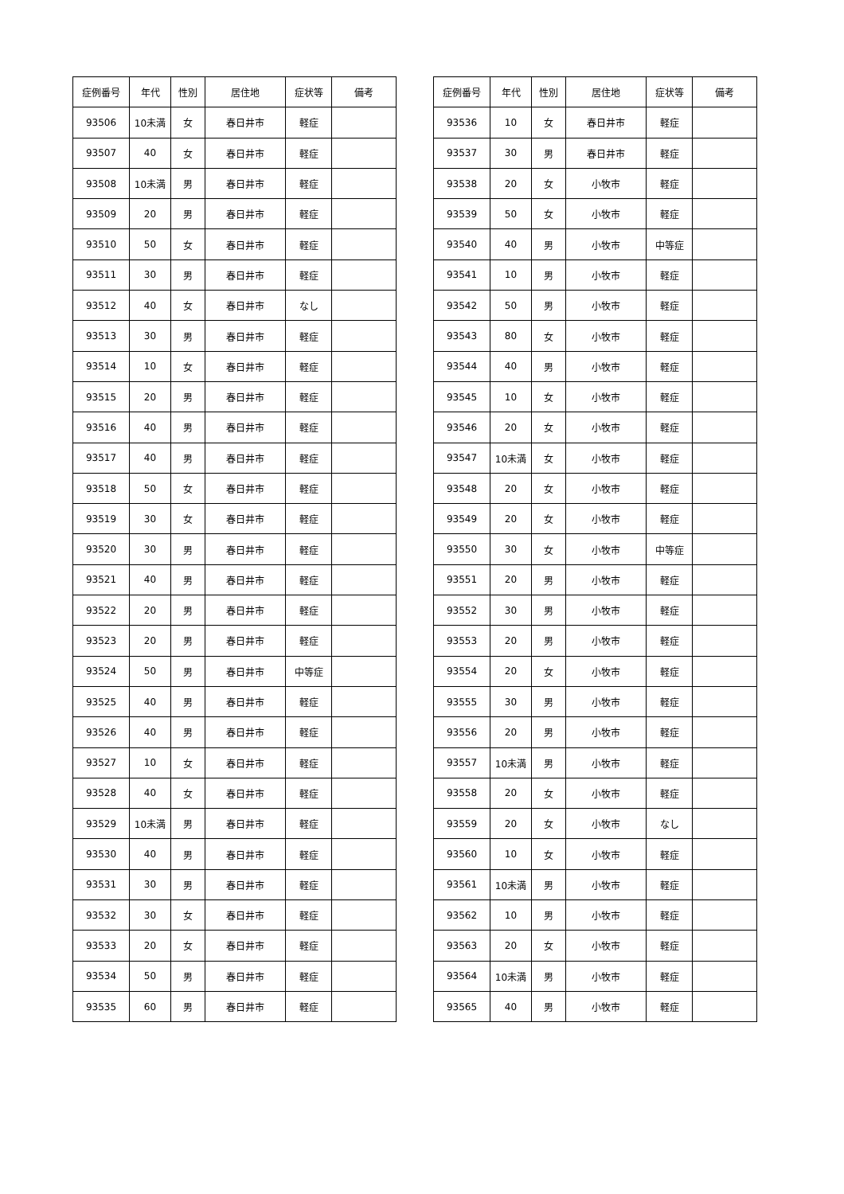| 症例番号 | 年代 | 性別 | 居住地 | 症状等 | 備考 |
| --- | --- | --- | --- | --- | --- |
| 93506 | 10未満 | 女 | 春日井市 | 軽症 | |
| 93507 | 40 | 女 | 春日井市 | 軽症 | |
| 93508 | 10未満 | 男 | 春日井市 | 軽症 | |
| 93509 | 20 | 男 | 春日井市 | 軽症 | |
| 93510 | 50 | 女 | 春日井市 | 軽症 | |
| 93511 | 30 | 男 | 春日井市 | 軽症 | |
| 93512 | 40 | 女 | 春日井市 | なし | |
| 93513 | 30 | 男 | 春日井市 | 軽症 | |
| 93514 | 10 | 女 | 春日井市 | 軽症 | |
| 93515 | 20 | 男 | 春日井市 | 軽症 | |
| 93516 | 40 | 男 | 春日井市 | 軽症 | |
| 93517 | 40 | 男 | 春日井市 | 軽症 | |
| 93518 | 50 | 女 | 春日井市 | 軽症 | |
| 93519 | 30 | 女 | 春日井市 | 軽症 | |
| 93520 | 30 | 男 | 春日井市 | 軽症 | |
| 93521 | 40 | 男 | 春日井市 | 軽症 | |
| 93522 | 20 | 男 | 春日井市 | 軽症 | |
| 93523 | 20 | 男 | 春日井市 | 軽症 | |
| 93524 | 50 | 男 | 春日井市 | 中等症 | |
| 93525 | 40 | 男 | 春日井市 | 軽症 | |
| 93526 | 40 | 男 | 春日井市 | 軽症 | |
| 93527 | 10 | 女 | 春日井市 | 軽症 | |
| 93528 | 40 | 女 | 春日井市 | 軽症 | |
| 93529 | 10未満 | 男 | 春日井市 | 軽症 | |
| 93530 | 40 | 男 | 春日井市 | 軽症 | |
| 93531 | 30 | 男 | 春日井市 | 軽症 | |
| 93532 | 30 | 女 | 春日井市 | 軽症 | |
| 93533 | 20 | 女 | 春日井市 | 軽症 | |
| 93534 | 50 | 男 | 春日井市 | 軽症 | |
| 93535 | 60 | 男 | 春日井市 | 軽症 | |
| 症例番号 | 年代 | 性別 | 居住地 | 症状等 | 備考 |
| --- | --- | --- | --- | --- | --- |
| 93536 | 10 | 女 | 春日井市 | 軽症 | |
| 93537 | 30 | 男 | 春日井市 | 軽症 | |
| 93538 | 20 | 女 | 小牧市 | 軽症 | |
| 93539 | 50 | 女 | 小牧市 | 軽症 | |
| 93540 | 40 | 男 | 小牧市 | 中等症 | |
| 93541 | 10 | 男 | 小牧市 | 軽症 | |
| 93542 | 50 | 男 | 小牧市 | 軽症 | |
| 93543 | 80 | 女 | 小牧市 | 軽症 | |
| 93544 | 40 | 男 | 小牧市 | 軽症 | |
| 93545 | 10 | 女 | 小牧市 | 軽症 | |
| 93546 | 20 | 女 | 小牧市 | 軽症 | |
| 93547 | 10未満 | 女 | 小牧市 | 軽症 | |
| 93548 | 20 | 女 | 小牧市 | 軽症 | |
| 93549 | 20 | 女 | 小牧市 | 軽症 | |
| 93550 | 30 | 女 | 小牧市 | 中等症 | |
| 93551 | 20 | 男 | 小牧市 | 軽症 | |
| 93552 | 30 | 男 | 小牧市 | 軽症 | |
| 93553 | 20 | 男 | 小牧市 | 軽症 | |
| 93554 | 20 | 女 | 小牧市 | 軽症 | |
| 93555 | 30 | 男 | 小牧市 | 軽症 | |
| 93556 | 20 | 男 | 小牧市 | 軽症 | |
| 93557 | 10未満 | 男 | 小牧市 | 軽症 | |
| 93558 | 20 | 女 | 小牧市 | 軽症 | |
| 93559 | 20 | 女 | 小牧市 | なし | |
| 93560 | 10 | 女 | 小牧市 | 軽症 | |
| 93561 | 10未満 | 男 | 小牧市 | 軽症 | |
| 93562 | 10 | 男 | 小牧市 | 軽症 | |
| 93563 | 20 | 女 | 小牧市 | 軽症 | |
| 93564 | 10未満 | 男 | 小牧市 | 軽症 | |
| 93565 | 40 | 男 | 小牧市 | 軽症 | |